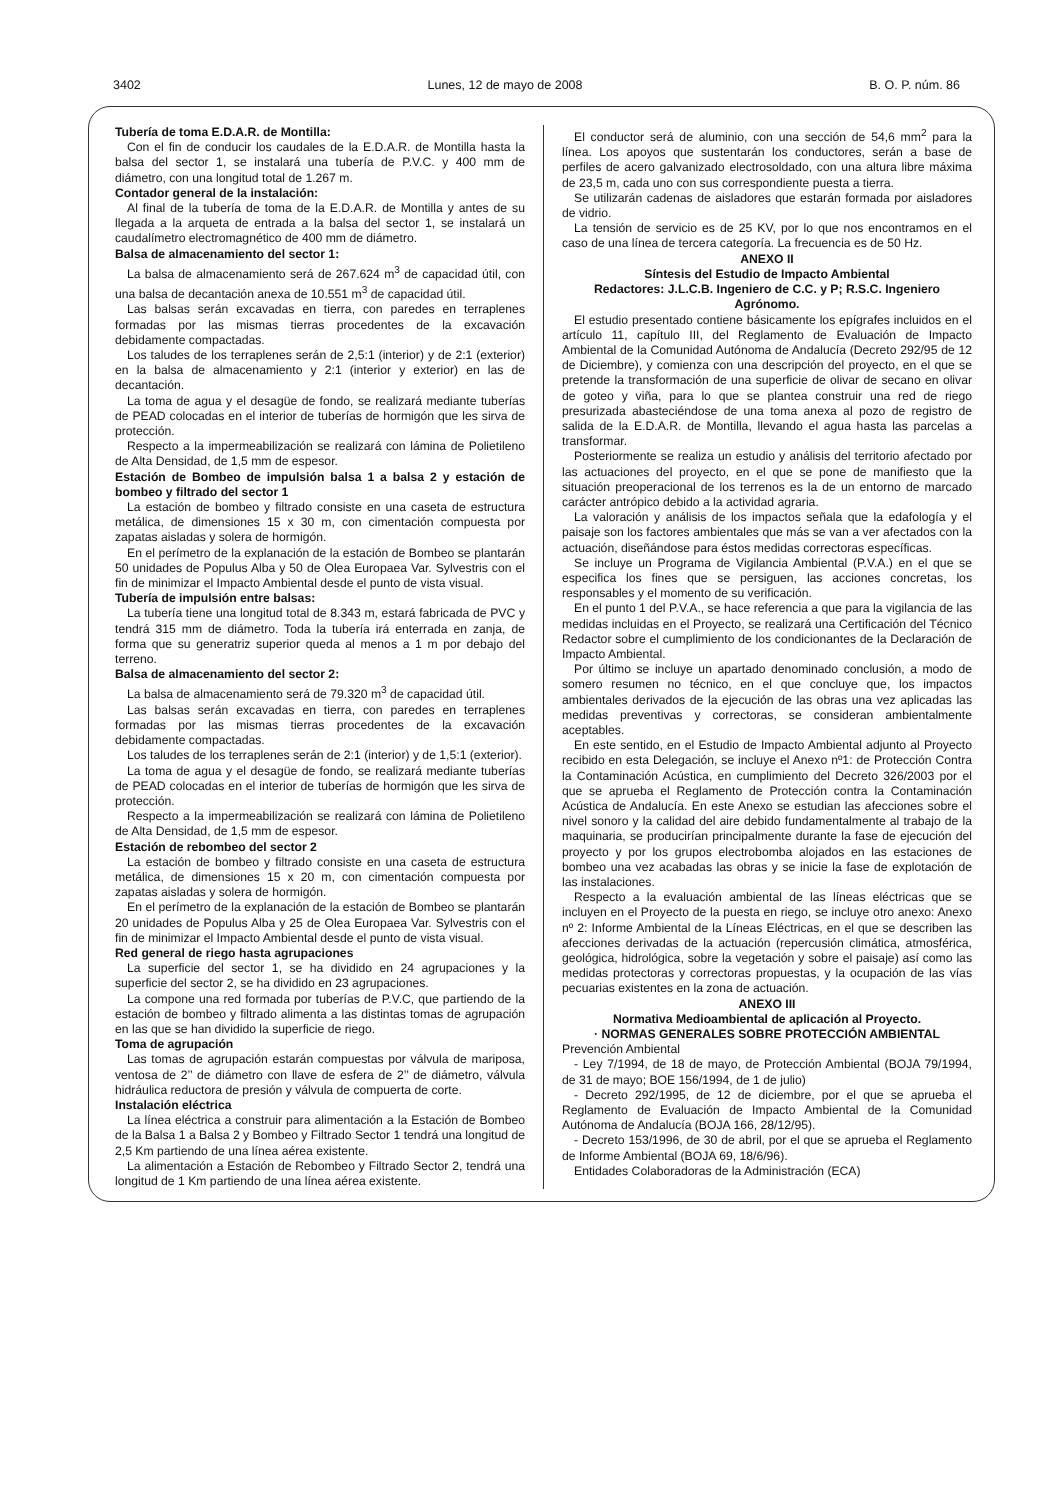3402 Lunes, 12 de mayo de 2008 B. O. P. núm. 86
Tubería de toma E.D.A.R. de Montilla:
Con el fin de conducir los caudales de la E.D.A.R. de Montilla hasta la balsa del sector 1, se instalará una tubería de P.V.C. y 400 mm de diámetro, con una longitud total de 1.267 m.
Contador general de la instalación:
Al final de la tubería de toma de la E.D.A.R. de Montilla y antes de su llegada a la arqueta de entrada a la balsa del sector 1, se instalará un caudalímetro electromagnético de 400 mm de diámetro.
Balsa de almacenamiento del sector 1:
La balsa de almacenamiento será de 267.624 m<sup>3</sup> de capacidad útil, con una balsa de decantación anexa de 10.551 m<sup>3</sup> de capacidad útil.
Las balsas serán excavadas en tierra, con paredes en terraplenes formadas por las mismas tierras procedentes de la excavación debidamente compactadas.
Los taludes de los terraplenes serán de 2,5:1 (interior) y de 2:1 (exterior) en la balsa de almacenamiento y 2:1 (interior y exterior) en las de decantación.
La toma de agua y el desagüe de fondo, se realizará mediante tuberías de PEAD colocadas en el interior de tuberías de hormigón que les sirva de protección.
Respecto a la impermeabilización se realizará con lámina de Polietileno de Alta Densidad, de 1,5 mm de espesor.
Estación de Bombeo de impulsión balsa 1 a balsa 2 y estación de bombeo y filtrado del sector 1
La estación de bombeo y filtrado consiste en una caseta de estructura metálica, de dimensiones 15 x 30 m, con cimentación compuesta por zapatas aisladas y solera de hormigón.
En el perímetro de la explanación de la estación de Bombeo se plantarán 50 unidades de Populus Alba y 50 de Olea Europaea Var. Sylvestris con el fin de minimizar el Impacto Ambiental desde el punto de vista visual.
Tubería de impulsión entre balsas:
La tubería tiene una longitud total de 8.343 m, estará fabricada de PVC y tendrá 315 mm de diámetro. Toda la tubería irá enterrada en zanja, de forma que su generatriz superior queda al menos a 1 m por debajo del terreno.
Balsa de almacenamiento del sector 2:
La balsa de almacenamiento será de 79.320 m<sup>3</sup> de capacidad útil.
Las balsas serán excavadas en tierra, con paredes en terraplenes formadas por las mismas tierras procedentes de la excavación debidamente compactadas.
Los taludes de los terraplenes serán de 2:1 (interior) y de 1,5:1 (exterior).
La toma de agua y el desagüe de fondo, se realizará mediante tuberías de PEAD colocadas en el interior de tuberías de hormigón que les sirva de protección.
Respecto a la impermeabilización se realizará con lámina de Polietileno de Alta Densidad, de 1,5 mm de espesor.
Estación de rebombeo del sector 2
La estación de bombeo y filtrado consiste en una caseta de estructura metálica, de dimensiones 15 x 20 m, con cimentación compuesta por zapatas aisladas y solera de hormigón.
En el perímetro de la explanación de la estación de Bombeo se plantarán 20 unidades de Populus Alba y 25 de Olea Europaea Var. Sylvestris con el fin de minimizar el Impacto Ambiental desde el punto de vista visual.
Red general de riego hasta agrupaciones
La superficie del sector 1, se ha dividido en 24 agrupaciones y la superficie del sector 2, se ha dividido en 23 agrupaciones.
La compone una red formada por tuberías de P.V.C, que partiendo de la estación de bombeo y filtrado alimenta a las distintas tomas de agrupación en las que se han dividido la superficie de riego.
Toma de agrupación
Las tomas de agrupación estarán compuestas por válvula de mariposa, ventosa de 2’’ de diámetro con llave de esfera de 2’’ de diámetro, válvula hidráulica reductora de presión y válvula de compuerta de corte.
Instalación eléctrica
La línea eléctrica a construir para alimentación a la Estación de Bombeo de la Balsa 1 a Balsa 2 y Bombeo y Filtrado Sector 1 tendrá una longitud de 2,5 Km partiendo de una línea aérea existente.
La alimentación a Estación de Rebombeo y Filtrado Sector 2, tendrá una longitud de 1 Km partiendo de una línea aérea existente.
El conductor será de aluminio, con una sección de 54,6 mm<sup>2</sup> para la línea. Los apoyos que sustentarán los conductores, serán a base de perfiles de acero galvanizado electrosoldado, con una altura libre máxima de 23,5 m, cada uno con sus correspondiente puesta a tierra.
Se utilizarán cadenas de aisladores que estarán formada por aisladores de vidrio.
La tensión de servicio es de 25 KV, por lo que nos encontramos en el caso de una línea de tercera categoría. La frecuencia es de 50 Hz.
ANEXO II
Síntesis del Estudio de Impacto Ambiental
Redactores: J.L.C.B. Ingeniero de C.C. y P; R.S.C. Ingeniero Agrónomo.
El estudio presentado contiene básicamente los epígrafes incluidos en el artículo 11, capítulo III, del Reglamento de Evaluación de Impacto Ambiental de la Comunidad Autónoma de Andalucía (Decreto 292/95 de 12 de Diciembre), y comienza con una descripción del proyecto, en el que se pretende la transformación de una superficie de olivar de secano en olivar de goteo y viña, para lo que se plantea construir una red de riego presurizada abasteciéndose de una toma anexa al pozo de registro de salida de la E.D.A.R. de Montilla, llevando el agua hasta las parcelas a transformar.
Posteriormente se realiza un estudio y análisis del territorio afectado por las actuaciones del proyecto, en el que se pone de manifiesto que la situación preoperacional de los terrenos es la de un entorno de marcado carácter antrópico debido a la actividad agraria.
La valoración y análisis de los impactos señala que la edafología y el paisaje son los factores ambientales que más se van a ver afectados con la actuación, diseñándose para éstos medidas correctoras específicas.
Se incluye un Programa de Vigilancia Ambiental (P.V.A.) en el que se especifica los fines que se persiguen, las acciones concretas, los responsables y el momento de su verificación.
En el punto 1 del P.V.A., se hace referencia a que para la vigilancia de las medidas incluidas en el Proyecto, se realizará una Certificación del Técnico Redactor sobre el cumplimiento de los condicionantes de la Declaración de Impacto Ambiental.
Por último se incluye un apartado denominado conclusión, a modo de somero resumen no técnico, en el que concluye que, los impactos ambientales derivados de la ejecución de las obras una vez aplicadas las medidas preventivas y correctoras, se consideran ambientalmente aceptables.
En este sentido, en el Estudio de Impacto Ambiental adjunto al Proyecto recibido en esta Delegación, se incluye el Anexo nº1: de Protección Contra la Contaminación Acústica, en cumplimiento del Decreto 326/2003 por el que se aprueba el Reglamento de Protección contra la Contaminación Acústica de Andalucía. En este Anexo se estudian las afecciones sobre el nivel sonoro y la calidad del aire debido fundamentalmente al trabajo de la maquinaria, se producirían principalmente durante la fase de ejecución del proyecto y por los grupos electrobomba alojados en las estaciones de bombeo una vez acabadas las obras y se inicie la fase de explotación de las instalaciones.
Respecto a la evaluación ambiental de las líneas eléctricas que se incluyen en el Proyecto de la puesta en riego, se incluye otro anexo: Anexo nº 2: Informe Ambiental de la Líneas Eléctricas, en el que se describen las afecciones derivadas de la actuación (repercusión climática, atmosférica, geológica, hidrológica, sobre la vegetación y sobre el paisaje) así como las medidas protectoras y correctoras propuestas, y la ocupación de las vías pecuarias existentes en la zona de actuación.
ANEXO III
Normativa Medioambiental de aplicación al Proyecto.
· NORMAS GENERALES SOBRE PROTECCIÓN AMBIENTAL
Prevención Ambiental
- Ley 7/1994, de 18 de mayo, de Protección Ambiental (BOJA 79/1994, de 31 de mayo; BOE 156/1994, de 1 de julio)
- Decreto 292/1995, de 12 de diciembre, por el que se aprueba el Reglamento de Evaluación de Impacto Ambiental de la Comunidad Autónoma de Andalucía (BOJA 166, 28/12/95).
- Decreto 153/1996, de 30 de abril, por el que se aprueba el Reglamento de Informe Ambiental (BOJA 69, 18/6/96).
Entidades Colaboradoras de la Administración (ECA)